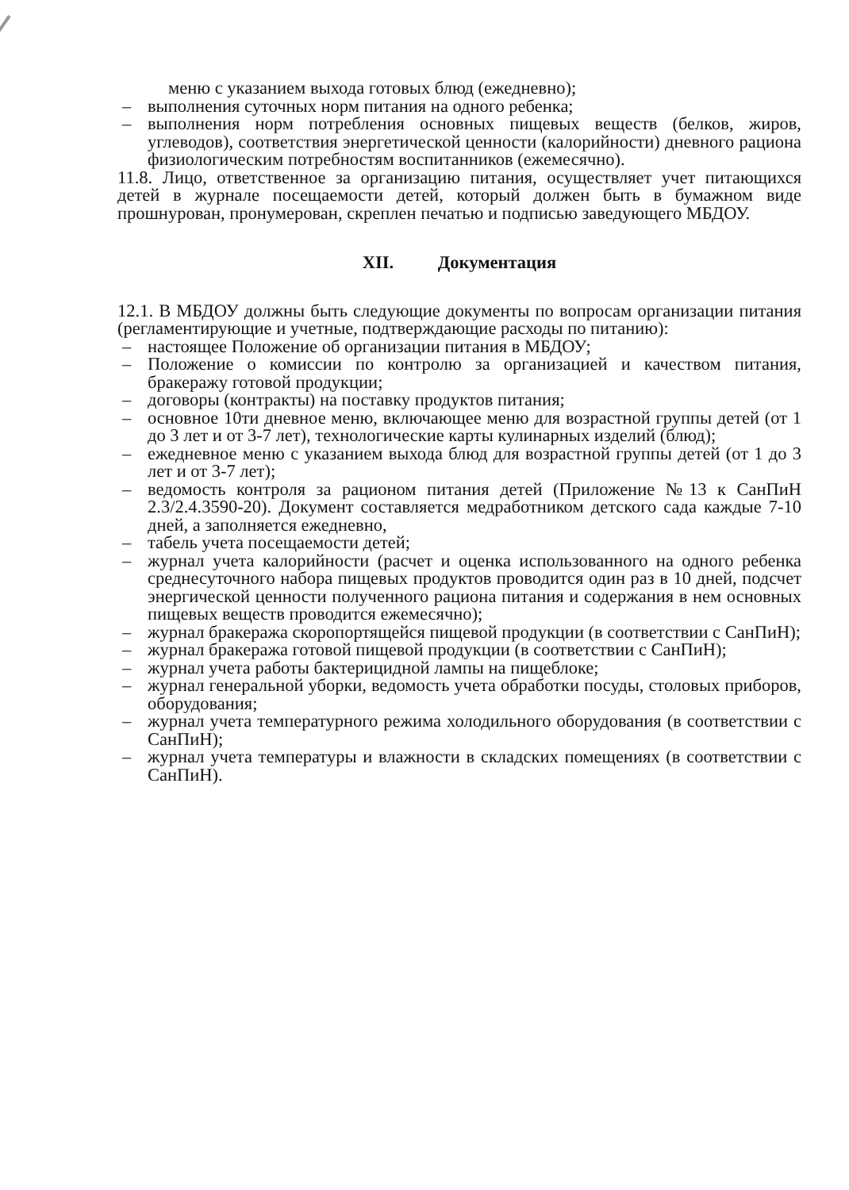меню с указанием выхода готовых блюд (ежедневно);
– выполнения суточных норм питания на одного ребенка;
– выполнения норм потребления основных пищевых веществ (белков, жиров, углеводов), соответствия энергетической ценности (калорийности) дневного рациона физиологическим потребностям воспитанников (ежемесячно).
11.8. Лицо, ответственное за организацию питания, осуществляет учет питающихся детей в журнале посещаемости детей, который должен быть в бумажном виде прошнурован, пронумерован, скреплен печатью и подписью заведующего МБДОУ.
XII. Документация
12.1. В МБДОУ должны быть следующие документы по вопросам организации питания (регламентирующие и учетные, подтверждающие расходы по питанию):
– настоящее Положение об организации питания в МБДОУ;
– Положение о комиссии по контролю за организацией и качеством питания, бракеражу готовой продукции;
– договоры (контракты) на поставку продуктов питания;
– основное 10ти дневное меню, включающее меню для возрастной группы детей (от 1 до 3 лет и от 3-7 лет), технологические карты кулинарных изделий (блюд);
– ежедневное меню с указанием выхода блюд для возрастной группы детей (от 1 до 3 лет и от 3-7 лет);
– ведомость контроля за рационом питания детей (Приложение №13 к СанПиН 2.3/2.4.3590-20). Документ составляется медработником детского сада каждые 7-10 дней, а заполняется ежедневно,
– табель учета посещаемости детей;
– журнал учета калорийности (расчет и оценка использованного на одного ребенка среднесуточного набора пищевых продуктов проводится один раз в 10 дней, подсчет энергической ценности полученного рациона питания и содержания в нем основных пищевых веществ проводится ежемесячно);
– журнал бракеража скоропортящейся пищевой продукции (в соответствии с СанПиН);
– журнал бракеража готовой пищевой продукции (в соответствии с СанПиН);
– журнал учета работы бактерицидной лампы на пищеблоке;
– журнал генеральной уборки, ведомость учета обработки посуды, столовых приборов, оборудования;
– журнал учета температурного режима холодильного оборудования (в соответствии с СанПиН);
– журнал учета температуры и влажности в складских помещениях (в соответствии с СанПиН).